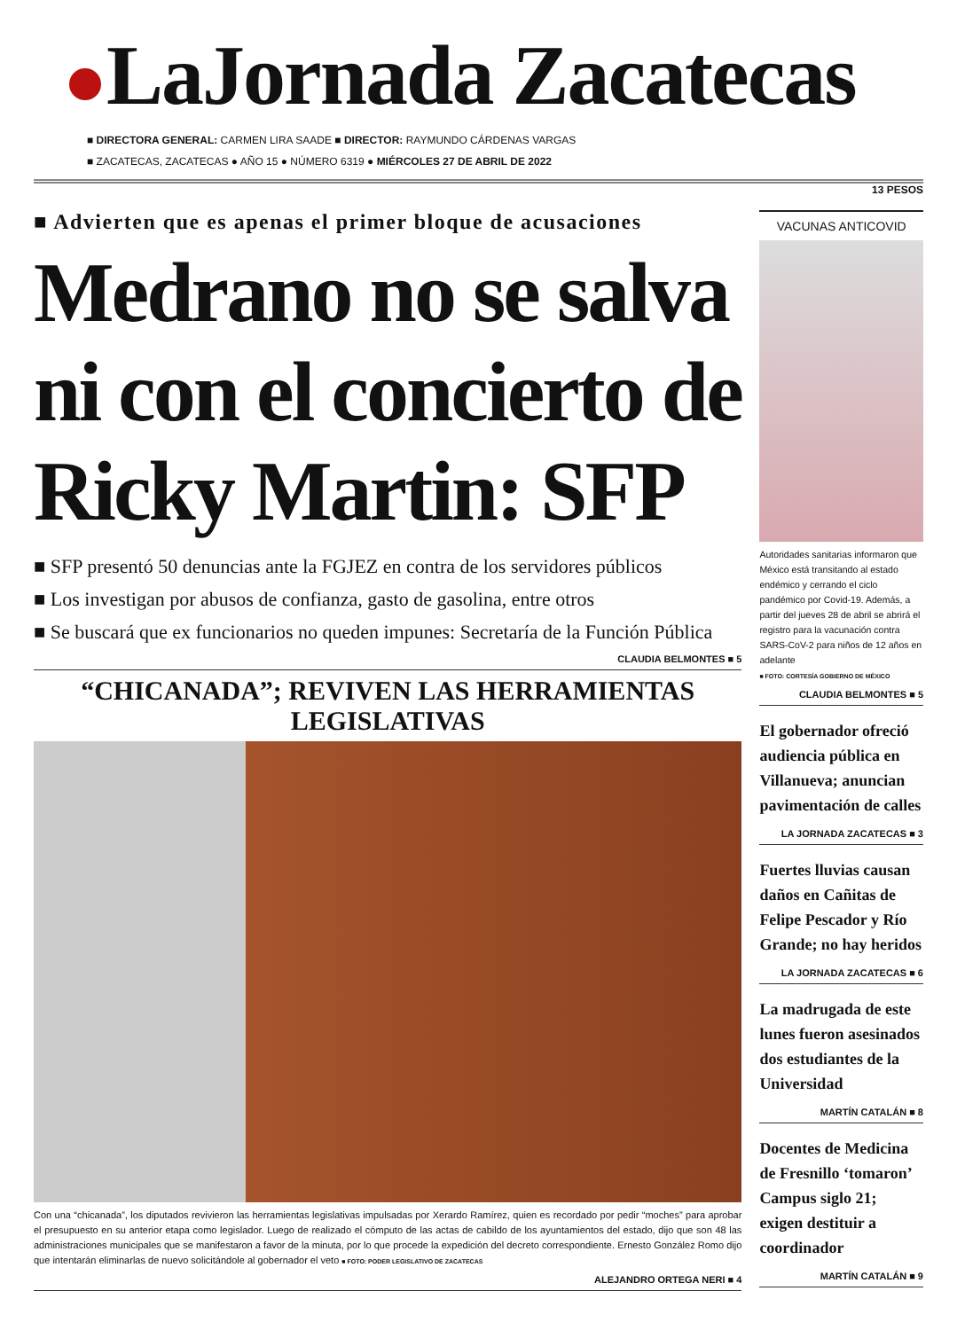LaJornada Zacatecas
■ DIRECTORA GENERAL: CARMEN LIRA SAADE ■ DIRECTOR: RAYMUNDO CÁRDENAS VARGAS
■ ZACATECAS, ZACATECAS ● AÑO 15 ● NÚMERO 6319 ● MIÉRCOLES 27 DE ABRIL DE 2022
13 PESOS
■ Advierten que es apenas el primer bloque de acusaciones
Medrano no se salva ni con el concierto de Ricky Martin: SFP
■ SFP presentó 50 denuncias ante la FGJEZ en contra de los servidores públicos
■ Los investigan por abusos de confianza, gasto de gasolina, entre otros
■ Se buscará que ex funcionarios no queden impunes: Secretaría de la Función Pública
CLAUDIA BELMONTES ■ 5
“CHICANADA”; REVIVEN LAS HERRAMIENTAS LEGISLATIVAS
Con una “chicanada”, los diputados revivieron las herramientas legislativas impulsadas por Xerardo Ramírez, quien es recordado por pedir “moches” para aprobar el presupuesto en su anterior etapa como legislador. Luego de realizado el cómputo de las actas de cabildo de los ayuntamientos del estado, dijo que son 48 las administraciones municipales que se manifestaron a favor de la minuta, por lo que procede la expedición del decreto correspondiente. Ernesto González Romo dijo que intentarán eliminarlas de nuevo solicitándole al gobernador el veto ■ FOTO: PODER LEGISLATIVO DE ZACATECAS
ALEJANDRO ORTEGA NERI ■ 4
VACUNAS ANTICOVID
Autoridades sanitarias informaron que México está transitando al estado endémico y cerrando el ciclo pandémico por Covid-19. Además, a partir del jueves 28 de abril se abrirá el registro para la vacunación contra SARS-CoV-2 para niños de 12 años en adelante
■ FOTO: CORTESÍA GOBIERNO DE MÉXICO
CLAUDIA BELMONTES ■ 5
El gobernador ofreció audiencia pública en Villanueva; anuncian pavimentación de calles
LA JORNADA ZACATECAS ■ 3
Fuertes lluvias causan daños en Cañitas de Felipe Pescador y Río Grande; no hay heridos
LA JORNADA ZACATECAS ■ 6
La madrugada de este lunes fueron asesinados dos estudiantes de la Universidad
MARTÍN CATALÁN ■ 8
Docentes de Medicina de Fresnillo ‘tomaron’ Campus siglo 21; exigen destituir a coordinador
MARTÍN CATALÁN ■ 9